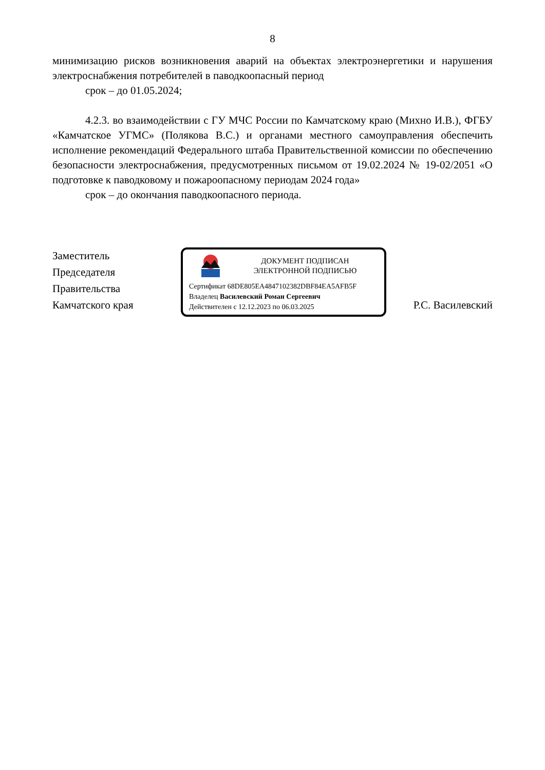8
минимизацию рисков возникновения аварий на объектах электроэнергетики и нарушения электроснабжения потребителей в паводкоопасный период
срок – до 01.05.2024;
4.2.3. во взаимодействии с ГУ МЧС России по Камчатскому краю (Михно И.В.), ФГБУ «Камчатское УГМС» (Полякова В.С.) и органами местного самоуправления обеспечить исполнение рекомендаций Федерального штаба Правительственной комиссии по обеспечению безопасности электроснабжения, предусмотренных письмом от 19.02.2024 № 19-02/2051 «О подготовке к паводковому и пожароопасному периодам 2024 года»
срок – до окончания паводкоопасного периода.
Заместитель
Председателя
Правительства
Камчатского края
ДОКУМЕНТ ПОДПИСАН
ЭЛЕКТРОННОЙ ПОДПИСЬЮ
Сертификат 68DE805EA4847102382DBF84EA5AFB5F
Владелец Василевский Роман Сергеевич
Действителен с 12.12.2023 по 06.03.2025
Р.С. Василевский